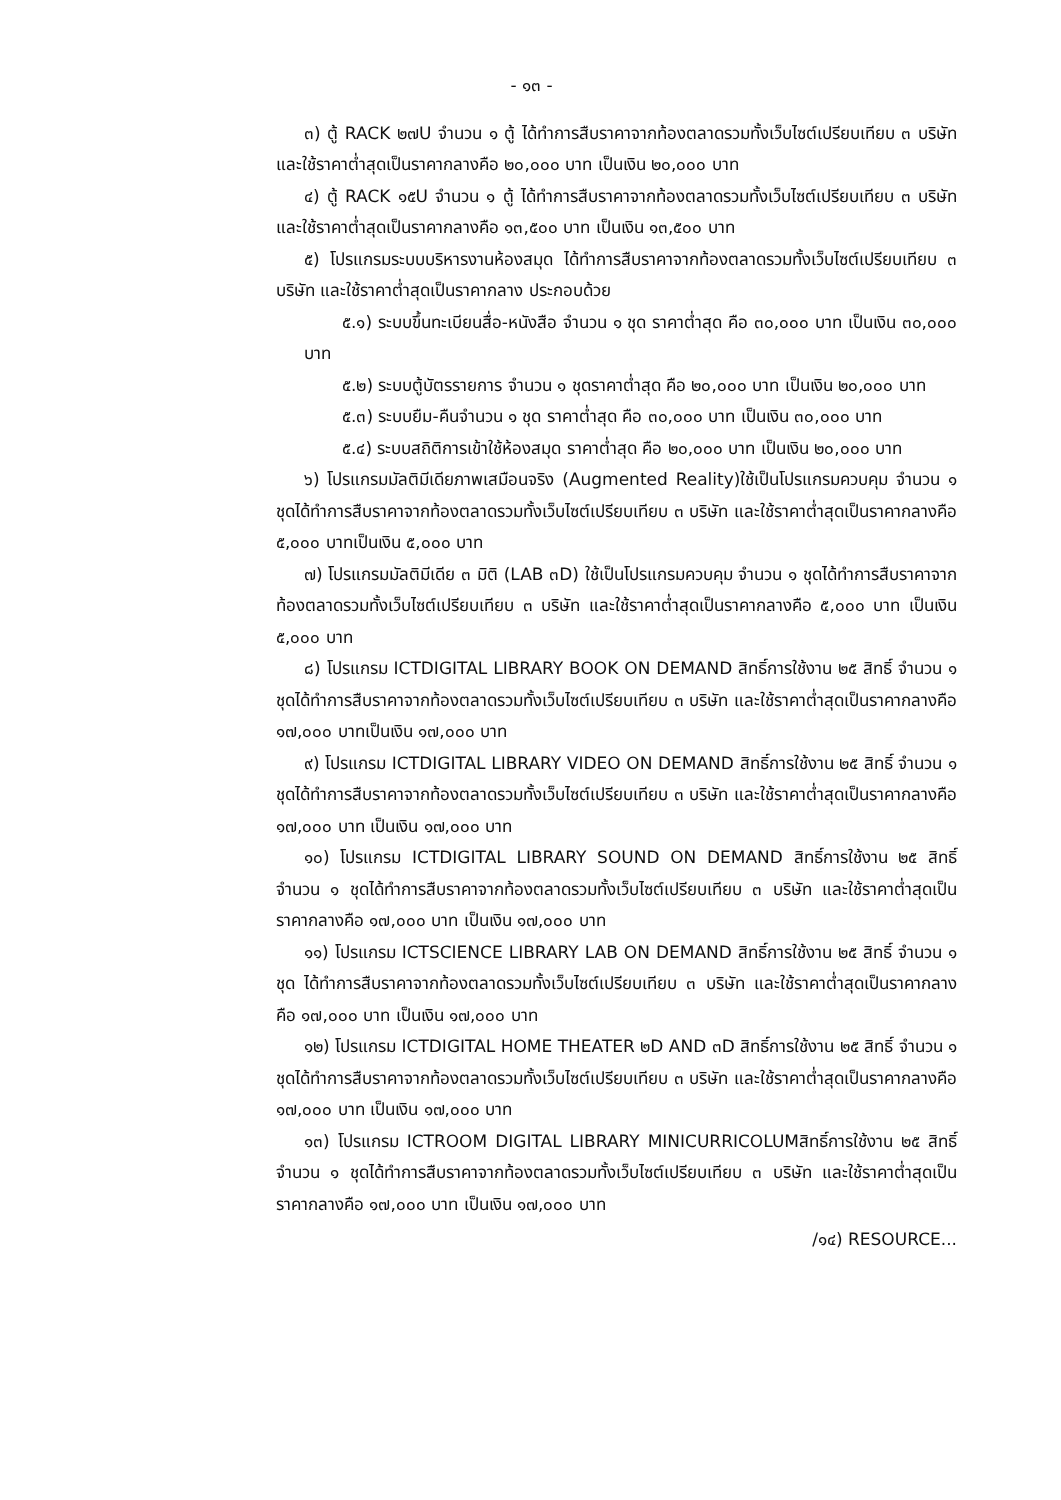- ๑๓ -
๓) ตู้ RACK ๒๗U จำนวน ๑ ตู้ ได้ทำการสืบราคาจากท้องตลาดรวมทั้งเว็บไซต์เปรียบเทียบ ๓ บริษัท และใช้ราคาต่ำสุดเป็นราคากลางคือ ๒๐,๐๐๐ บาท เป็นเงิน ๒๐,๐๐๐ บาท
๔) ตู้ RACK ๑๕U จำนวน ๑ ตู้ ได้ทำการสืบราคาจากท้องตลาดรวมทั้งเว็บไซต์เปรียบเทียบ ๓ บริษัท และใช้ราคาต่ำสุดเป็นราคากลางคือ ๑๓,๕๐๐ บาท เป็นเงิน ๑๓,๕๐๐ บาท
๕) โปรแกรมระบบบริหารงานห้องสมุด ได้ทำการสืบราคาจากท้องตลาดรวมทั้งเว็บไซต์เปรียบเทียบ ๓ บริษัท และใช้ราคาต่ำสุดเป็นราคากลาง ประกอบด้วย
๕.๑) ระบบขึ้นทะเบียนสื่อ-หนังสือ จำนวน ๑ ชุด ราคาต่ำสุด คือ ๓๐,๐๐๐ บาท เป็นเงิน ๓๐,๐๐๐ บาท
๕.๒) ระบบตู้บัตรรายการ จำนวน ๑ ชุดราคาต่ำสุด คือ ๒๐,๐๐๐ บาท เป็นเงิน ๒๐,๐๐๐ บาท
๕.๓) ระบบยืม-คืนจำนวน ๑ ชุด ราคาต่ำสุด คือ ๓๐,๐๐๐ บาท เป็นเงิน ๓๐,๐๐๐ บาท
๕.๔) ระบบสถิติการเข้าใช้ห้องสมุด ราคาต่ำสุด คือ ๒๐,๐๐๐ บาท เป็นเงิน ๒๐,๐๐๐ บาท
๖) โปรแกรมมัลติมีเดียภาพเสมือนจริง (Augmented Reality)ใช้เป็นโปรแกรมควบคุม จำนวน ๑ ชุดได้ทำการสืบราคาจากท้องตลาดรวมทั้งเว็บไซต์เปรียบเทียบ ๓ บริษัท และใช้ราคาต่ำสุดเป็นราคากลางคือ ๕,๐๐๐ บาทเป็นเงิน ๕,๐๐๐ บาท
๗) โปรแกรมมัลติมีเดีย ๓ มิติ (LAB ๓D) ใช้เป็นโปรแกรมควบคุม จำนวน ๑ ชุดได้ทำการสืบราคาจากท้องตลาดรวมทั้งเว็บไซต์เปรียบเทียบ ๓ บริษัท และใช้ราคาต่ำสุดเป็นราคากลางคือ ๕,๐๐๐ บาท เป็นเงิน ๕,๐๐๐ บาท
๘) โปรแกรม ICTDIGITAL LIBRARY BOOK ON DEMAND สิทธิ์การใช้งาน ๒๕ สิทธิ์ จำนวน ๑ ชุดได้ทำการสืบราคาจากท้องตลาดรวมทั้งเว็บไซต์เปรียบเทียบ ๓ บริษัท และใช้ราคาต่ำสุดเป็นราคากลางคือ ๑๗,๐๐๐ บาทเป็นเงิน ๑๗,๐๐๐ บาท
๙) โปรแกรม ICTDIGITAL LIBRARY VIDEO ON DEMAND สิทธิ์การใช้งาน ๒๕ สิทธิ์ จำนวน ๑ ชุดได้ทำการสืบราคาจากท้องตลาดรวมทั้งเว็บไซต์เปรียบเทียบ ๓ บริษัท และใช้ราคาต่ำสุดเป็นราคากลางคือ ๑๗,๐๐๐ บาท เป็นเงิน ๑๗,๐๐๐ บาท
๑๐) โปรแกรม ICTDIGITAL LIBRARY SOUND ON DEMAND สิทธิ์การใช้งาน ๒๕ สิทธิ์ จำนวน ๑ ชุดได้ทำการสืบราคาจากท้องตลาดรวมทั้งเว็บไซต์เปรียบเทียบ ๓ บริษัท และใช้ราคาต่ำสุดเป็นราคากลางคือ ๑๗,๐๐๐ บาท เป็นเงิน ๑๗,๐๐๐ บาท
๑๑) โปรแกรม ICTSCIENCE LIBRARY LAB ON DEMAND สิทธิ์การใช้งาน ๒๕ สิทธิ์ จำนวน ๑ ชุด ได้ทำการสืบราคาจากท้องตลาดรวมทั้งเว็บไซต์เปรียบเทียบ ๓ บริษัท และใช้ราคาต่ำสุดเป็นราคากลางคือ ๑๗,๐๐๐ บาท เป็นเงิน ๑๗,๐๐๐ บาท
๑๒) โปรแกรม ICTDIGITAL HOME THEATER ๒D AND ๓D สิทธิ์การใช้งาน ๒๕ สิทธิ์ จำนวน ๑ ชุดได้ทำการสืบราคาจากท้องตลาดรวมทั้งเว็บไซต์เปรียบเทียบ ๓ บริษัท และใช้ราคาต่ำสุดเป็นราคากลางคือ ๑๗,๐๐๐ บาท เป็นเงิน ๑๗,๐๐๐ บาท
๑๓) โปรแกรม ICTROOM DIGITAL LIBRARY MINICURRICOLUMสิทธิ์การใช้งาน ๒๕ สิทธิ์จำนวน ๑ ชุดได้ทำการสืบราคาจากท้องตลาดรวมทั้งเว็บไซต์เปรียบเทียบ ๓ บริษัท และใช้ราคาต่ำสุดเป็นราคากลางคือ ๑๗,๐๐๐ บาท เป็นเงิน ๑๗,๐๐๐ บาท
/๑๔) RESOURCE...